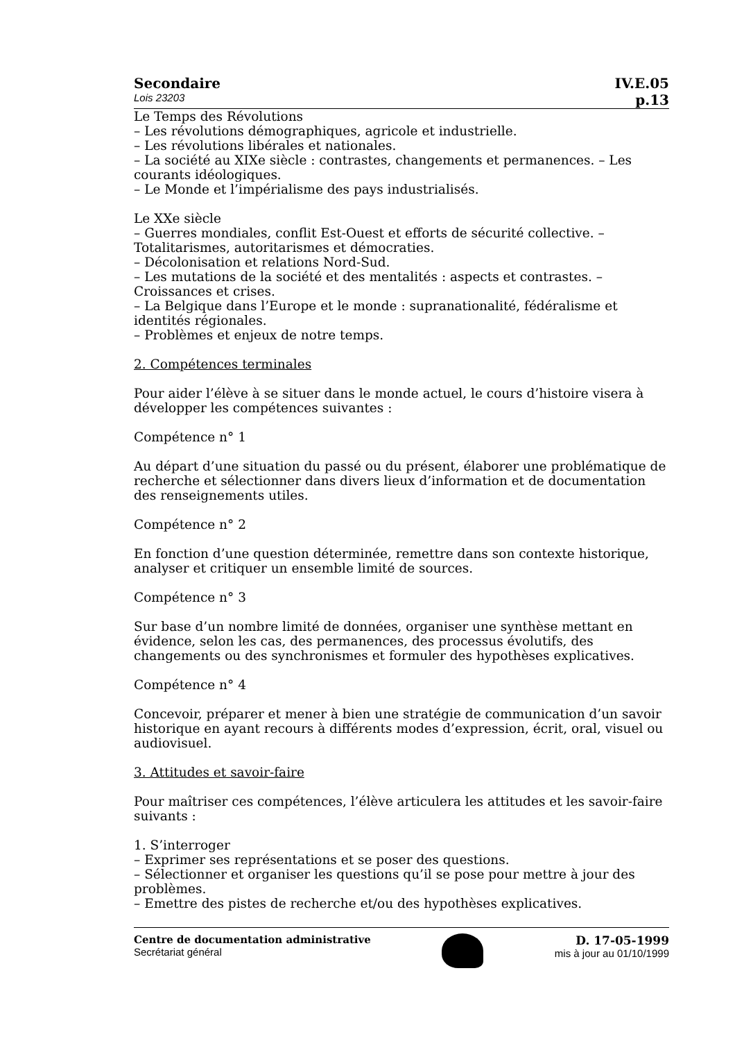Secondaire IV.E.05
Lois 23203 p.13
Le Temps des Révolutions
– Les révolutions démographiques, agricole et industrielle.
– Les révolutions libérales et nationales.
– La société au XIXe siècle : contrastes, changements et permanences. – Les courants idéologiques.
– Le Monde et l’impérialisme des pays industrialisés.
Le XXe siècle
– Guerres mondiales, conflit Est-Ouest et efforts de sécurité collective. – Totalitarismes, autoritarismes et démocraties.
– Décolonisation et relations Nord-Sud.
– Les mutations de la société et des mentalités : aspects et contrastes. – Croissances et crises.
– La Belgique dans l’Europe et le monde : supranationalité, fédéralisme et identités régionales.
– Problèmes et enjeux de notre temps.
2. Compétences terminales
Pour aider l’élève à se situer dans le monde actuel, le cours d’histoire visera à développer les compétences suivantes :
Compétence n° 1
Au départ d’une situation du passé ou du présent, élaborer une problématique de recherche et sélectionner dans divers lieux d’information et de documentation des renseignements utiles.
Compétence n° 2
En fonction d’une question déterminée, remettre dans son contexte historique, analyser et critiquer un ensemble limité de sources.
Compétence n° 3
Sur base d’un nombre limité de données, organiser une synthèse mettant en évidence, selon les cas, des permanences, des processus évolutifs, des changements ou des synchronismes et formuler des hypothèses explicatives.
Compétence n° 4
Concevoir, préparer et mener à bien une stratégie de communication d’un savoir historique en ayant recours à différents modes d’expression, écrit, oral, visuel ou audiovisuel.
3. Attitudes et savoir-faire
Pour maîtriser ces compétences, l’élève articulera les attitudes et les savoir-faire suivants :
1. S’interroger
– Exprimer ses représentations et se poser des questions.
– Sélectionner et organiser les questions qu’il se pose pour mettre à jour des problèmes.
– Emettre des pistes de recherche et/ou des hypothèses explicatives.
Centre de documentation administrative
Secrétariat général
D. 17-05-1999
mis à jour au 01/10/1999